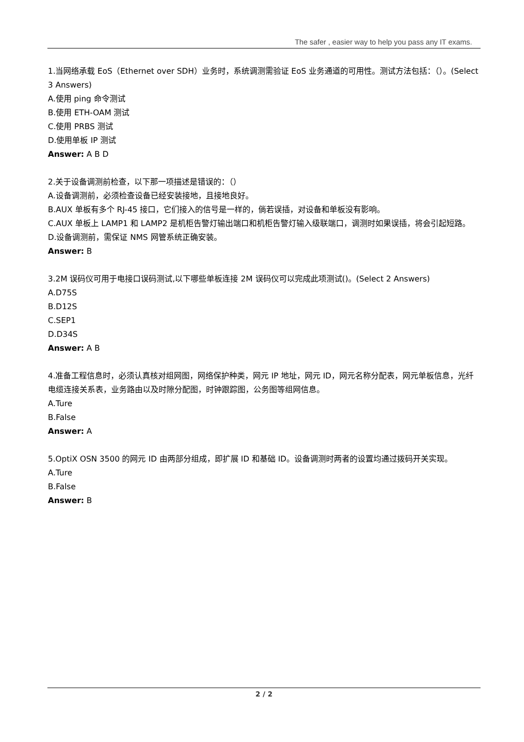The safer , easier way to help you pass any IT exams.
1.当网络承载 EoS（Ethernet over SDH）业务时，系统调测需验证 EoS 业务通道的可用性。测试方法包括：（）。(Select 3 Answers)
A.使用 ping 命令测试
B.使用 ETH-OAM 测试
C.使用 PRBS 测试
D.使用单板 IP 测试
Answer: A B D
2.关于设备调测前检查，以下那一项描述是错误的：（）
A.设备调测前，必须检查设备已经安装接地，且接地良好。
B.AUX 单板有多个 RJ-45 接口，它们接入的信号是一样的，倘若误插，对设备和单板没有影响。
C.AUX 单板上 LAMP1 和 LAMP2 是机柜告警灯输出端口和机柜告警灯输入级联端口，调测时如果误插，将会引起短路。
D.设备调测前，需保证 NMS 网管系统正确安装。
Answer: B
3.2M 误码仪可用于电接口误码测试,以下哪些单板连接 2M 误码仪可以完成此项测试()。(Select 2 Answers)
A.D75S
B.D12S
C.SEP1
D.D34S
Answer: A B
4.准备工程信息时，必须认真核对组网图，网络保护种类，网元 IP 地址，网元 ID，网元名称分配表，网元单板信息，光纤电缆连接关系表，业务路由以及时隙分配图，时钟跟踪图，公务图等组网信息。
A.Ture
B.False
Answer: A
5.OptiX OSN 3500 的网元 ID 由两部分组成，即扩展 ID 和基础 ID。设备调测时两者的设置均通过拨码开关实现。
A.Ture
B.False
Answer: B
2 / 2